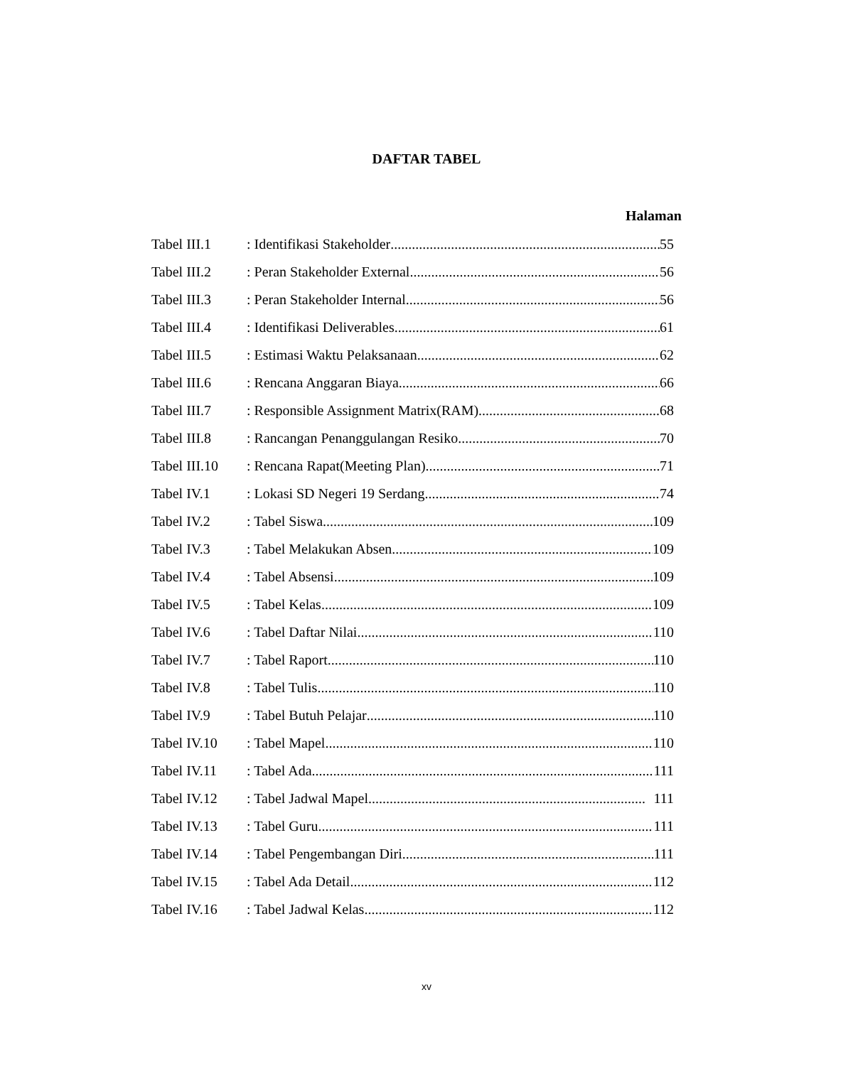DAFTAR TABEL
Halaman
Tabel III.1: Identifikasi Stakeholder 55
Tabel III.2: Peran Stakeholder External 56
Tabel III.3: Peran Stakeholder Internal 56
Tabel III.4: Identifikasi Deliverables 61
Tabel III.5: Estimasi Waktu Pelaksanaan 62
Tabel III.6: Rencana Anggaran Biaya 66
Tabel III.7: Responsible Assignment Matrix(RAM) 68
Tabel III.8: Rancangan Penanggulangan Resiko 70
Tabel III.10: Rencana Rapat(Meeting Plan) 71
Tabel IV.1: Lokasi SD Negeri 19 Serdang 74
Tabel IV.2: Tabel Siswa 109
Tabel IV.3: Tabel Melakukan Absen 109
Tabel IV.4: Tabel Absensi 109
Tabel IV.5: Tabel Kelas 109
Tabel IV.6: Tabel Daftar Nilai 110
Tabel IV.7: Tabel Raport 110
Tabel IV.8: Tabel Tulis 110
Tabel IV.9: Tabel Butuh Pelajar 110
Tabel IV.10: Tabel Mapel 110
Tabel IV.11: Tabel Ada 111
Tabel IV.12: Tabel Jadwal Mapel 111
Tabel IV.13: Tabel Guru 111
Tabel IV.14: Tabel Pengembangan Diri 111
Tabel IV.15: Tabel Ada Detail 112
Tabel IV.16: Tabel Jadwal Kelas 112
xv